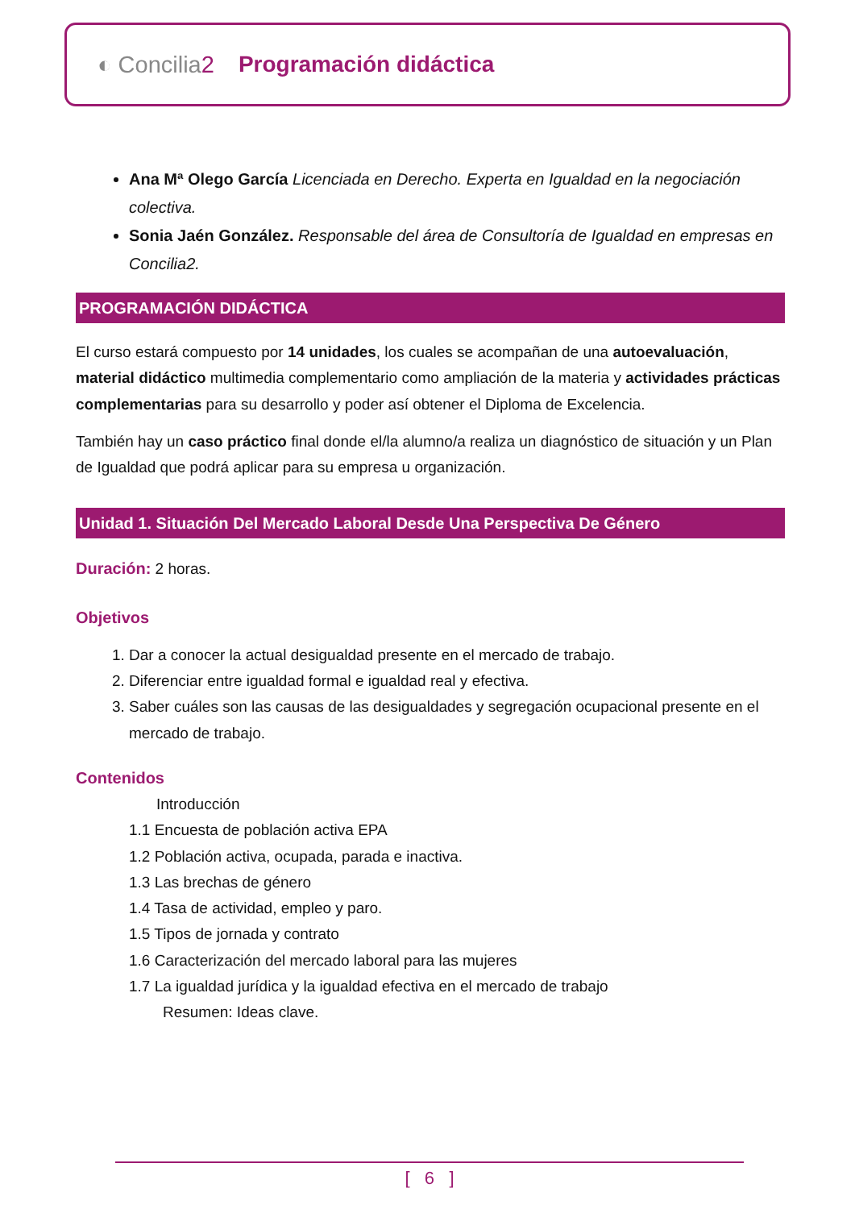◐ Concilia2 Programación didáctica
Ana Mª Olego García Licenciada en Derecho. Experta en Igualdad en la negociación colectiva.
Sonia Jaén González. Responsable del área de Consultoría de Igualdad en empresas en Concilia2.
PROGRAMACIÓN DIDÁCTICA
El curso estará compuesto por 14 unidades, los cuales se acompañan de una autoevaluación, material didáctico multimedia complementario como ampliación de la materia y actividades prácticas complementarias para su desarrollo y poder así obtener el Diploma de Excelencia.
También hay un caso práctico final donde el/la alumno/a realiza un diagnóstico de situación y un Plan de Igualdad que podrá aplicar para su empresa u organización.
Unidad 1. Situación Del Mercado Laboral Desde Una Perspectiva De Género
Duración: 2 horas.
Objetivos
1. Dar a conocer la actual desigualdad presente en el mercado de trabajo.
2. Diferenciar entre igualdad formal e igualdad real y efectiva.
3. Saber cuáles son las causas de las desigualdades y segregación ocupacional presente en el mercado de trabajo.
Contenidos
Introducción
1.1 Encuesta de población activa EPA
1.2 Población activa, ocupada, parada e inactiva.
1.3 Las brechas de género
1.4 Tasa de actividad, empleo y paro.
1.5 Tipos de jornada y contrato
1.6 Caracterización del mercado laboral para las mujeres
1.7 La igualdad jurídica y la igualdad efectiva en el mercado de trabajo
Resumen: Ideas clave.
[ 6 ]